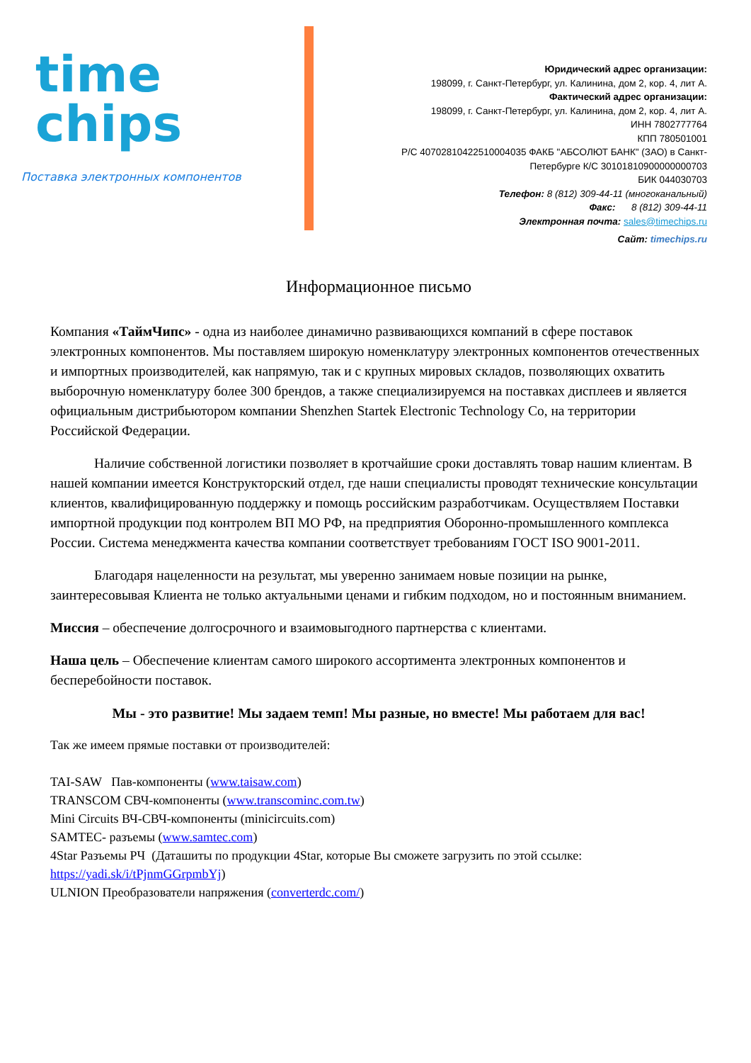time
chips
Поставка электронных компонентов
Юридический адрес организации:
198099, г. Санкт-Петербург, ул. Калинина, дом 2, кор. 4, лит А.
Фактический адрес организации:
198099, г. Санкт-Петербург, ул. Калинина, дом 2, кор. 4, лит А.
ИНН 7802777764
КПП 780501001
Р/С 40702810422510004035 ФАКБ "АБСОЛЮТ БАНК" (ЗАО) в Санкт-
Петербурге К/С 30101810900000000703
БИК 044030703
Телефон: 8 (812) 309-44-11 (многоканальный)
Факс: 8 (812) 309-44-11
Электронная почта: sales@timechips.ru
Сайт: timechips.ru
Информационное письмо
Компания «ТаймЧипс» - одна из наиболее динамично развивающихся компаний в сфере поставок электронных компонентов. Мы поставляем широкую номенклатуру электронных компонентов отечественных и импортных производителей, как напрямую, так и с крупных мировых складов, позволяющих охватить выборочную номенклатуру более 300 брендов, а также специализируемся на поставках дисплеев и является официальным дистрибьютором компании Shenzhen Startek Electronic Technology Co, на территории Российской Федерации.
Наличие собственной логистики позволяет в кротчайшие сроки доставлять товар нашим клиентам. В нашей компании имеется Конструкторский отдел, где наши специалисты проводят технические консультации клиентов, квалифицированную поддержку и помощь российским разработчикам. Осуществляем Поставки импортной продукции под контролем ВП МО РФ, на предприятия Оборонно-промышленного комплекса России. Система менеджмента качества компании соответствует требованиям ГОСТ ISO 9001-2011.
Благодаря нацеленности на результат, мы уверенно занимаем новые позиции на рынке, заинтересовывая Клиента не только актуальными ценами и гибким подходом, но и постоянным вниманием.
Миссия – обеспечение долгосрочного и взаимовыгодного партнерства с клиентами.
Наша цель – Обеспечение клиентам самого широкого ассортимента электронных компонентов и бесперебойности поставок.
Мы - это развитие! Мы задаем темп! Мы разные, но вместе! Мы работаем для вас!
Так же имеем прямые поставки от производителей:
TAI-SAW Пав-компоненты (www.taisaw.com)
TRANSCOM СВЧ-компоненты (www.transcominc.com.tw)
Mini Circuits ВЧ-СВЧ-компоненты (minicircuits.com)
SAMTEC- разъемы (www.samtec.com)
4Star Разъемы РЧ (Даташиты по продукции 4Star, которые Вы сможете загрузить по этой ссылке: https://yadi.sk/i/tPjnmGGrpmbYj)
ULNION Преобразователи напряжения (converterdc.com/)